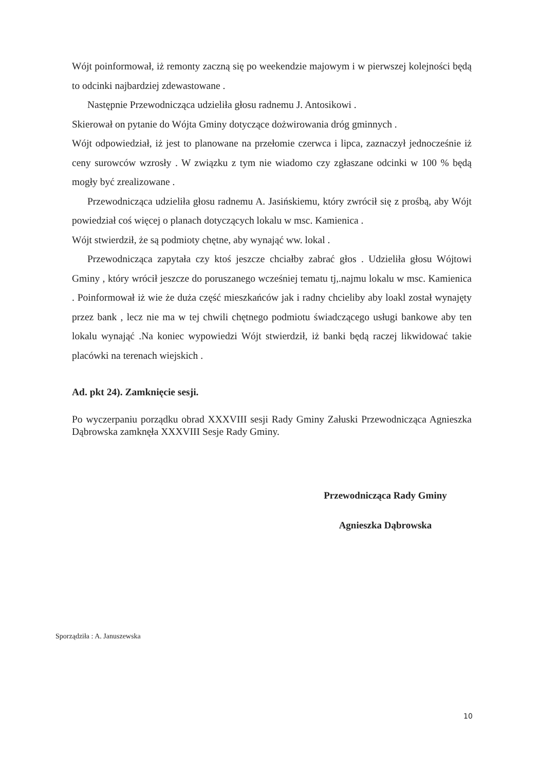Wójt poinformował, iż remonty zaczną się po weekendzie majowym i w pierwszej kolejności będą to odcinki najbardziej zdewastowane .
Następnie Przewodnicząca udzieliła głosu radnemu J. Antosikowi .
Skierował on pytanie do Wójta Gminy dotyczące dożwirowania dróg gminnych .
Wójt odpowiedział, iż jest to planowane na przełomie czerwca i lipca, zaznaczył jednocześnie iż ceny surowców wzrosły . W związku z tym nie wiadomo czy zgłaszane odcinki w 100 % będą mogły być zrealizowane .
Przewodnicząca udzieliła głosu radnemu A. Jasińskiemu, który zwrócił się z prośbą, aby Wójt powiedział coś więcej o planach dotyczących lokalu w msc. Kamienica .
Wójt stwierdził, że są podmioty chętne, aby wynająć ww. lokal .
Przewodnicząca zapytała czy ktoś jeszcze chciałby zabrać głos . Udzieliła głosu Wójtowi Gminy , który wrócił jeszcze do poruszanego wcześniej tematu tj,.najmu lokalu w msc. Kamienica . Poinformował iż wie że duża część mieszkańców jak i radny chcieliby aby loakl został wynajęty przez bank , lecz nie ma w tej chwili chętnego podmiotu świadczącego usługi bankowe aby ten lokalu wynająć .Na koniec wypowiedzi Wójt stwierdził, iż banki będą raczej likwidować takie placówki na terenach wiejskich .
Ad. pkt 24). Zamknięcie sesji.
Po wyczerpaniu porządku obrad XXXVIII sesji Rady Gminy Załuski Przewodnicząca Agnieszka Dąbrowska zamknęła XXXVIII Sesje Rady Gminy.
Przewodnicząca Rady Gminy
Agnieszka Dąbrowska
Sporządziła : A. Januszewska
10